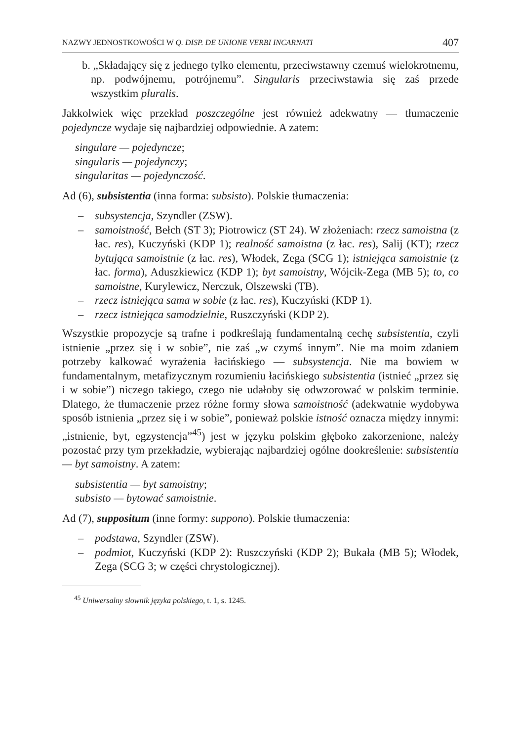NAZWY JEDNOSTKOWOŚCI W Q. DISP. DE UNIONE VERBI INCARNATI 407
b. „Składający się z jednego tylko elementu, przeciwstawny czemuś wielokrotnemu, np. podwójnemu, potrójnemu”. Singularis przeciwstawia się zaś przede wszystkim pluralis.
Jakkolwiek więc przekład poszczególne jest również adekwatny — tłumaczenie pojedyncze wydaje się najbardziej odpowiednie. A zatem:
singulare — pojedyncze;
singularis — pojedynczy;
singularitas — pojedynczość.
Ad (6), subsistentia (inna forma: subsisto). Polskie tłumaczenia:
– subsystencja, Szyndler (ZSW).
– samoistność, Bełch (ST 3); Piotrowicz (ST 24). W złożeniach: rzecz samoistna (z łac. res), Kuczyński (KDP 1); realność samoistna (z łac. res), Salij (KT); rzecz bytująca samoistnie (z łac. res), Włodek, Zega (SCG 1); istniejąca samoistnie (z łac. forma), Aduszkiewicz (KDP 1); byt samoistny, Wójcik-Zega (MB 5); to, co samoistne, Kurylewicz, Nerczuk, Olszewski (TB).
– rzecz istniejąca sama w sobie (z łac. res), Kuczyński (KDP 1).
– rzecz istniejąca samodzielnie, Ruszczyński (KDP 2).
Wszystkie propozycje są trafne i podkreślają fundamentalną cechę subsistentia, czyli istnienie „przez się i w sobie”, nie zaś „w czymś innym”. Nie ma moim zdaniem potrzeby kalkować wyrażenia łacińskiego — subsystencja. Nie ma bowiem w fundamentalnym, metafizycznym rozumieniu łacińskiego subsistentia (istnieć „przez się i w sobie”) niczego takiego, czego nie udałoby się odwzorować w polskim terminie. Dlatego, że tłumaczenie przez różne formy słowa samoistność (adekwatnie wydobywa sposób istnienia „przez się i w sobie”, ponieważ polskie istność oznacza między innymi: „istnienie, byt, egzystencja”<sup>45</sup>) jest w języku polskim głęboko zakorzenione, należy pozostać przy tym przekładzie, wybierając najbardziej ogólne dookreślenie: subsistentia — byt samoistny. A zatem:
subsistentia — byt samoistny;
subsisto — bytować samoistnie.
Ad (7), suppositum (inne formy: suppono). Polskie tłumaczenia:
– podstawa, Szyndler (ZSW).
– podmiot, Kuczyński (KDP 2): Ruszczyński (KDP 2); Bukała (MB 5); Włodek, Zega (SCG 3; w części chrystologicznej).
<sup>45</sup> Uniwersalny słownik języka polskiego, t. 1, s. 1245.